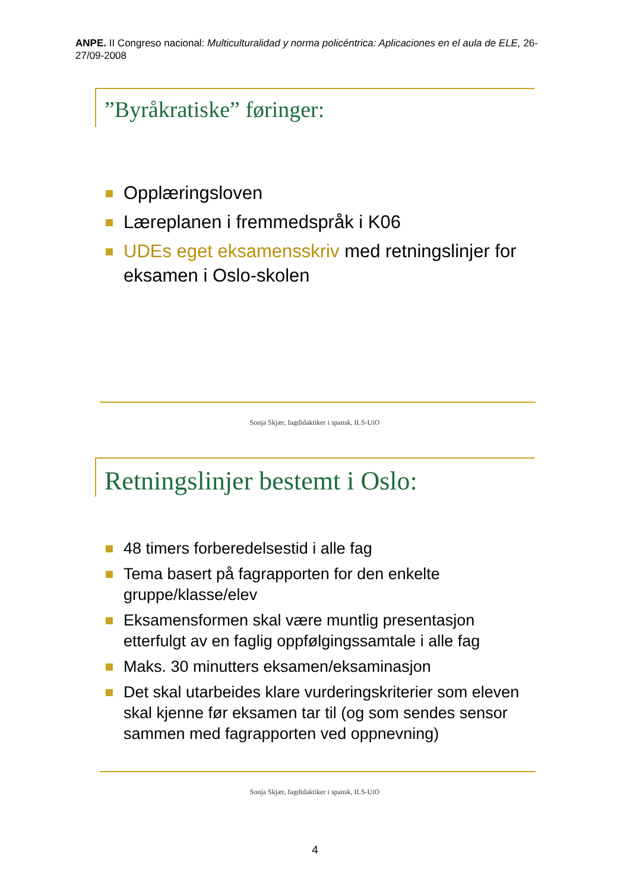ANPE. II Congreso nacional: Multiculturalidad y norma policéntrica: Aplicaciones en el aula de ELE, 26-27/09-2008
”Byråkratiske” føringer:
Opplæringsloven
Læreplanen i fremmedspråk i K06
UDEs eget eksamensskriv med retningslinjer for eksamen i Oslo-skolen
Sonja Skjær, fagdidaktiker i spansk, ILS-UiO
Retningslinjer bestemt i Oslo:
48 timers forberedelsestid i alle fag
Tema basert på fagrapporten for den enkelte gruppe/klasse/elev
Eksamensformen skal være muntlig presentasjon etterfulgt av en faglig oppfølgingssamtale i alle fag
Maks. 30 minutters eksamen/eksaminasjon
Det skal utarbeides klare vurderingskriterier som eleven skal kjenne før eksamen tar til (og som sendes sensor sammen med fagrapporten ved oppnevning)
Sonja Skjær, fagdidaktiker i spansk, ILS-UiO
4